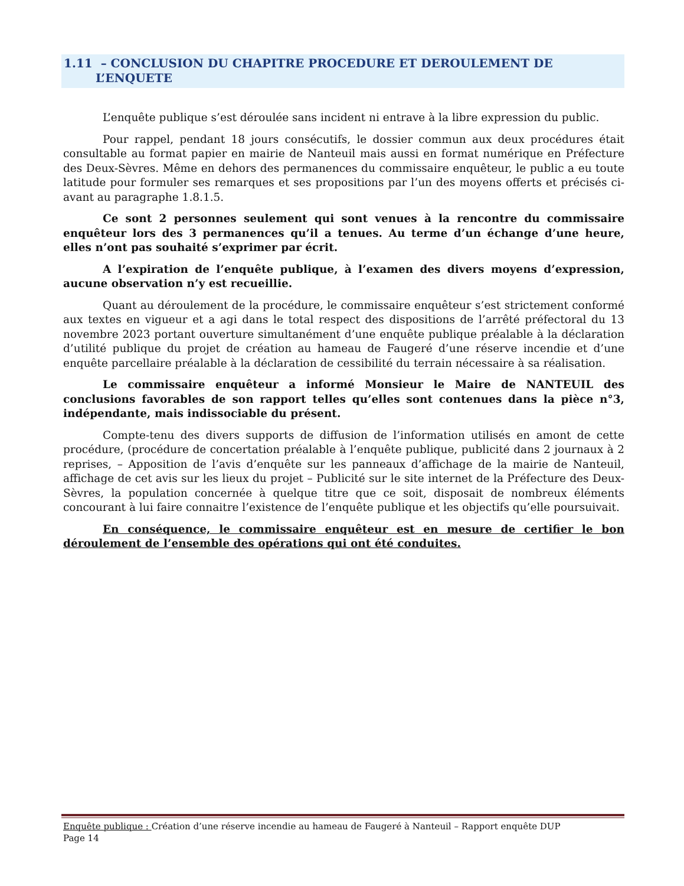1.11 – CONCLUSION DU CHAPITRE PROCEDURE ET DEROULEMENT DE
L’ENQUETE
L’enquête publique s’est déroulée sans incident ni entrave à la libre expression du public.
Pour rappel, pendant 18 jours consécutifs, le dossier commun aux deux procédures était consultable au format papier en mairie de Nanteuil mais aussi en format numérique en Préfecture des Deux-Sèvres. Même en dehors des permanences du commissaire enquêteur, le public a eu toute latitude pour formuler ses remarques et ses propositions par l’un des moyens offerts et précisés ci-avant au paragraphe 1.8.1.5.
Ce sont 2 personnes seulement qui sont venues à la rencontre du commissaire enquêteur lors des 3 permanences qu’il a tenues. Au terme d’un échange d’une heure, elles n’ont pas souhaité s’exprimer par écrit.
A l’expiration de l’enquête publique, à l’examen des divers moyens d’expression, aucune observation n’y est recueillie.
Quant au déroulement de la procédure, le commissaire enquêteur s’est strictement conformé aux textes en vigueur et a agi dans le total respect des dispositions de l’arrêté préfectoral du 13 novembre 2023 portant ouverture simultanément d’une enquête publique préalable à la déclaration d’utilité publique du projet de création au hameau de Faugeré d’une réserve incendie et d’une enquête parcellaire préalable à la déclaration de cessibilité du terrain nécessaire à sa réalisation.
Le commissaire enquêteur a informé Monsieur le Maire de NANTEUIL des conclusions favorables de son rapport telles qu’elles sont contenues dans la pièce n°3, indépendante, mais indissociable du présent.
Compte-tenu des divers supports de diffusion de l’information utilisés en amont de cette procédure, (procédure de concertation préalable à l’enquête publique, publicité dans 2 journaux à 2 reprises, – Apposition de l’avis d’enquête sur les panneaux d’affichage de la mairie de Nanteuil, affichage de cet avis sur les lieux du projet – Publicité sur le site internet de la Préfecture des Deux-Sèvres, la population concernée à quelque titre que ce soit, disposait de nombreux éléments concourant à lui faire connaitre l’existence de l’enquête publique et les objectifs qu’elle poursuivait.
En conséquence, le commissaire enquêteur est en mesure de certifier le bon déroulement de l’ensemble des opérations qui ont été conduites.
Enquête publique : Création d’une réserve incendie au hameau de Faugeré à Nanteuil – Rapport enquête DUP
Page 14